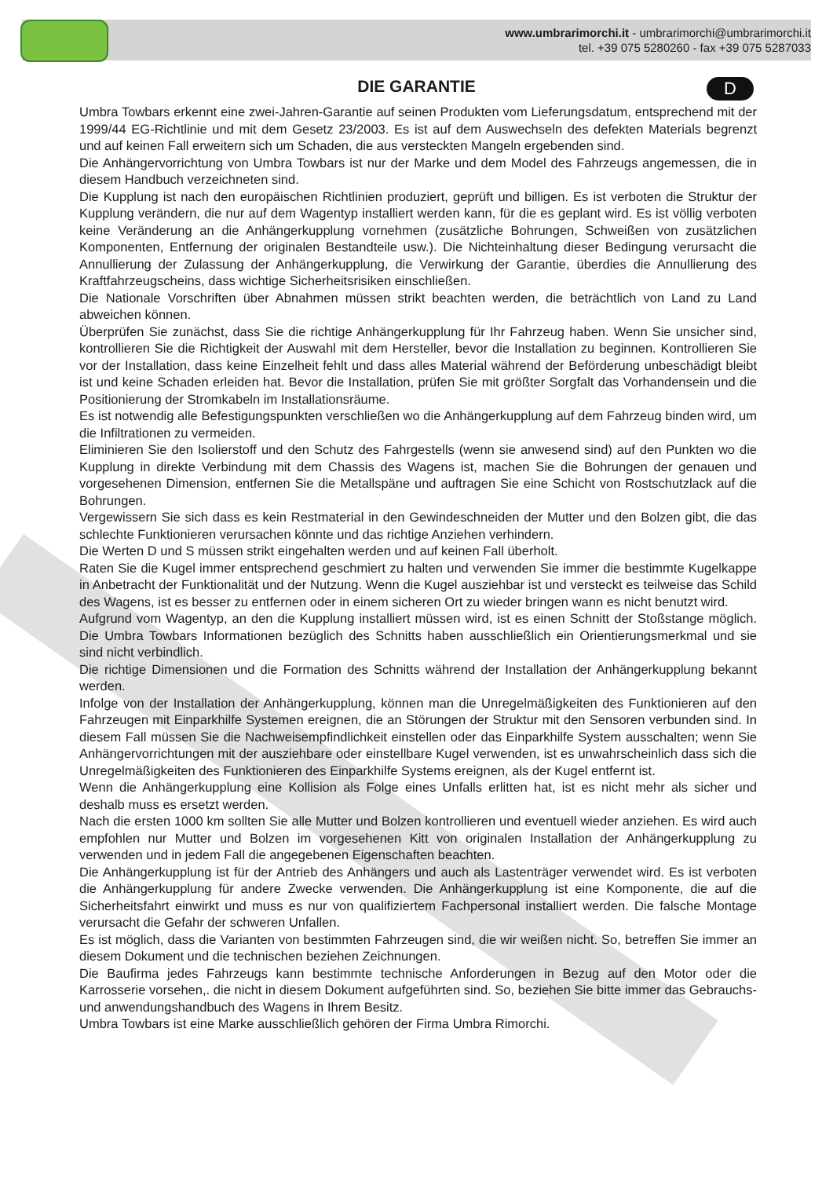www.umbrarimorchi.it - umbrarimorchi@umbrarimorchi.it
tel. +39 075 5280260 - fax +39 075 5287033
DIE GARANTIE
D
Umbra Towbars erkennt eine zwei-Jahren-Garantie auf seinen Produkten vom Lieferungsdatum, entsprechend mit der 1999/44 EG-Richtlinie und mit dem Gesetz 23/2003. Es ist auf dem Auswechseln des defekten Materials begrenzt und auf keinen Fall erweitern sich um Schaden, die aus versteckten Mangeln ergebenden sind.
Die Anhängervorrichtung von Umbra Towbars ist nur der Marke und dem Model des Fahrzeugs angemessen, die in diesem Handbuch verzeichneten sind.
Die Kupplung ist nach den europäischen Richtlinien produziert, geprüft und billigen. Es ist verboten die Struktur der Kupplung verändern, die nur auf dem Wagentyp installiert werden kann, für die es geplant wird. Es ist völlig verboten keine Veränderung an die Anhängerkupplung vornehmen (zusätzliche Bohrungen, Schweißen von zusätzlichen Komponenten, Entfernung der originalen Bestandteile usw.). Die Nichteinhaltung dieser Bedingung verursacht die Annullierung der Zulassung der Anhängerkupplung, die Verwirkung der Garantie, überdies die Annullierung des Kraftfahrzeugscheins, dass wichtige Sicherheitsrisiken einschließen.
Die Nationale Vorschriften über Abnahmen müssen strikt beachten werden, die beträchtlich von Land zu Land abweichen können.
Überprüfen Sie zunächst, dass Sie die richtige Anhängerkupplung für Ihr Fahrzeug haben. Wenn Sie unsicher sind, kontrollieren Sie die Richtigkeit der Auswahl mit dem Hersteller, bevor die Installation zu beginnen. Kontrollieren Sie vor der Installation, dass keine Einzelheit fehlt und dass alles Material während der Beförderung unbeschädigt bleibt ist und keine Schaden erleiden hat. Bevor die Installation, prüfen Sie mit größter Sorgfalt das Vorhandensein und die Positionierung der Stromkabeln im Installationsräume.
Es ist notwendig alle Befestigungspunkten verschließen wo die Anhängerkupplung auf dem Fahrzeug binden wird, um die Infiltrationen zu vermeiden.
Eliminieren Sie den Isolierstoff und den Schutz des Fahrgestells (wenn sie anwesend sind) auf den Punkten wo die Kupplung in direkte Verbindung mit dem Chassis des Wagens ist, machen Sie die Bohrungen der genauen und vorgesehenen Dimension, entfernen Sie die Metallspäne und auftragen Sie eine Schicht von Rostschutzlack auf die Bohrungen.
Vergewissern Sie sich dass es kein Restmaterial in den Gewindeschneiden der Mutter und den Bolzen gibt, die das schlechte Funktionieren verursachen könnte und das richtige Anziehen verhindern.
Die Werten D und S müssen strikt eingehalten werden und auf keinen Fall überholt.
Raten Sie die Kugel immer entsprechend geschmiert zu halten und verwenden Sie immer die bestimmte Kugelkappe in Anbetracht der Funktionalität und der Nutzung. Wenn die Kugel ausziehbar ist und versteckt es teilweise das Schild des Wagens, ist es besser zu entfernen oder in einem sicheren Ort zu wieder bringen wann es nicht benutzt wird.
Aufgrund vom Wagentyp, an den die Kupplung installiert müssen wird, ist es einen Schnitt der Stoßstange möglich. Die Umbra Towbars Informationen bezüglich des Schnitts haben ausschließlich ein Orientierungsmerkmal und sie sind nicht verbindlich.
Die richtige Dimensionen und die Formation des Schnitts während der Installation der Anhängerkupplung bekannt werden.
Infolge von der Installation der Anhängerkupplung, können man die Unregelmäßigkeiten des Funktionieren auf den Fahrzeugen mit Einparkhilfe Systemen ereignen, die an Störungen der Struktur mit den Sensoren verbunden sind. In diesem Fall müssen Sie die Nachweisempfindlichkeit einstellen oder das Einparkhilfe System ausschalten; wenn Sie Anhängervorrichtungen mit der ausziehbare oder einstellbare Kugel verwenden, ist es unwahrscheinlich dass sich die Unregelmäßigkeiten des Funktionieren des Einparkhilfe Systems ereignen, als der Kugel entfernt ist.
Wenn die Anhängerkupplung eine Kollision als Folge eines Unfalls erlitten hat, ist es nicht mehr als sicher und deshalb muss es ersetzt werden.
Nach die ersten 1000 km sollten Sie alle Mutter und Bolzen kontrollieren und eventuell wieder anziehen. Es wird auch empfohlen nur Mutter und Bolzen im vorgesehenen Kitt von originalen Installation der Anhängerkupplung zu verwenden und in jedem Fall die angegebenen Eigenschaften beachten.
Die Anhängerkupplung ist für der Antrieb des Anhängers und auch als Lastenträger verwendet wird. Es ist verboten die Anhängerkupplung für andere Zwecke verwenden. Die Anhängerkupplung ist eine Komponente, die auf die Sicherheitsfahrt einwirkt und muss es nur von qualifiziertem Fachpersonal installiert werden. Die falsche Montage verursacht die Gefahr der schweren Unfallen.
Es ist möglich, dass die Varianten von bestimmten Fahrzeugen sind, die wir weißen nicht. So, betreffen Sie immer an diesem Dokument und die technischen beziehen Zeichnungen.
Die Baufirma jedes Fahrzeugs kann bestimmte technische Anforderungen in Bezug auf den Motor oder die Karrosserie vorsehen,. die nicht in diesem Dokument aufgeführten sind. So, beziehen Sie bitte immer das Gebrauchs-und anwendungshandbuch des Wagens in Ihrem Besitz.
Umbra Towbars ist eine Marke ausschließlich gehören der Firma Umbra Rimorchi.